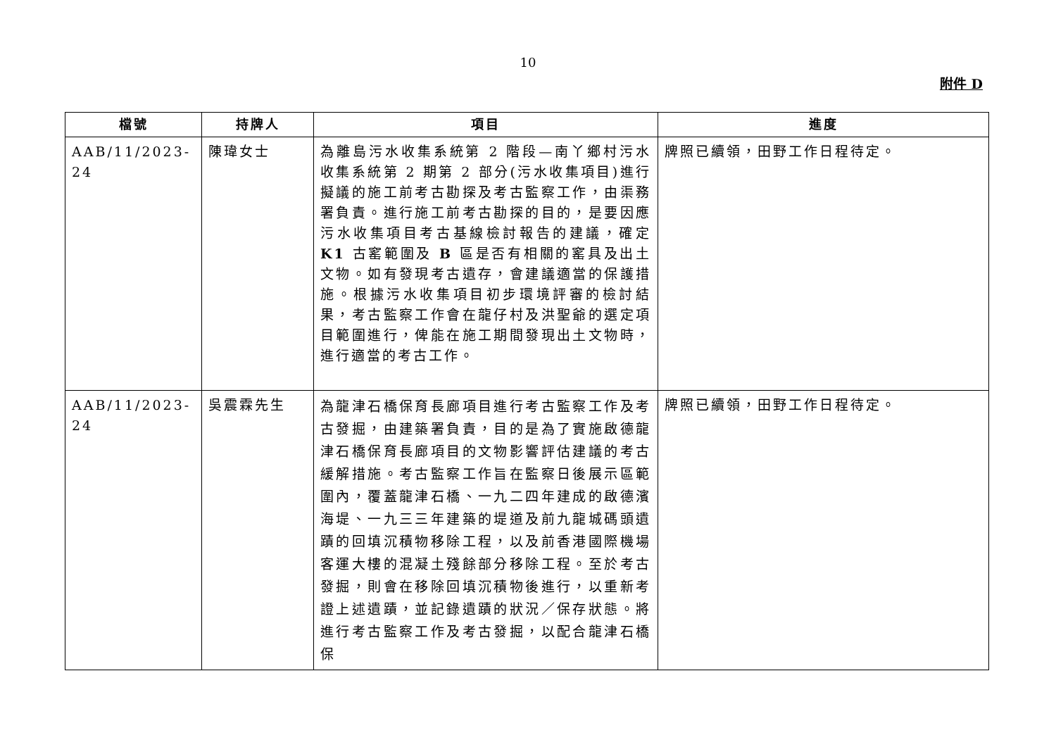10
附件 D
| 檔號 | 持牌人 | 項目 | 進度 |
| --- | --- | --- | --- |
| AAB/11/2023-24 | 陳瑋女士 | 為離島污水收集系統第 2 階段—南丫鄉村污水收集系統第 2 期第 2 部分(污水收集項目)進行擬議的施工前考古勘探及考古監察工作，由渠務署負責。進行施工前考古勘探的目的，是要因應污水收集項目考古基線檢討報告的建議，確定 K1 古窰範圍及 B 區是否有相關的窰具及出土文物。如有發現考古遺存，會建議適當的保護措施。根據污水收集項目初步環境評審的檢討結果，考古監察工作會在龍仔村及洪聖爺的選定項目範圍進行，俾能在施工期間發現出土文物時，進行適當的考古工作。 | 牌照已續領，田野工作日程待定。 |
| AAB/11/2023-24 | 吳震霖先生 | 為龍津石橋保育長廊項目進行考古監察工作及考古發掘，由建築署負責，目的是為了實施啟德龍津石橋保育長廊項目的文物影響評估建議的考古緩解措施。考古監察工作旨在監察日後展示區範圍內，覆蓋龍津石橋、一九二四年建成的啟德濱海堤、一九三三年建築的堤道及前九龍城碼頭遺蹟的回填沉積物移除工程，以及前香港國際機場客運大樓的混凝土殘餘部分移除工程。至於考古發掘，則會在移除回填沉積物後進行，以重新考證上述遺蹟，並記錄遺蹟的狀況／保存狀態。將進行考古監察工作及考古發掘，以配合龍津石橋保 | 牌照已續領，田野工作日程待定。 |